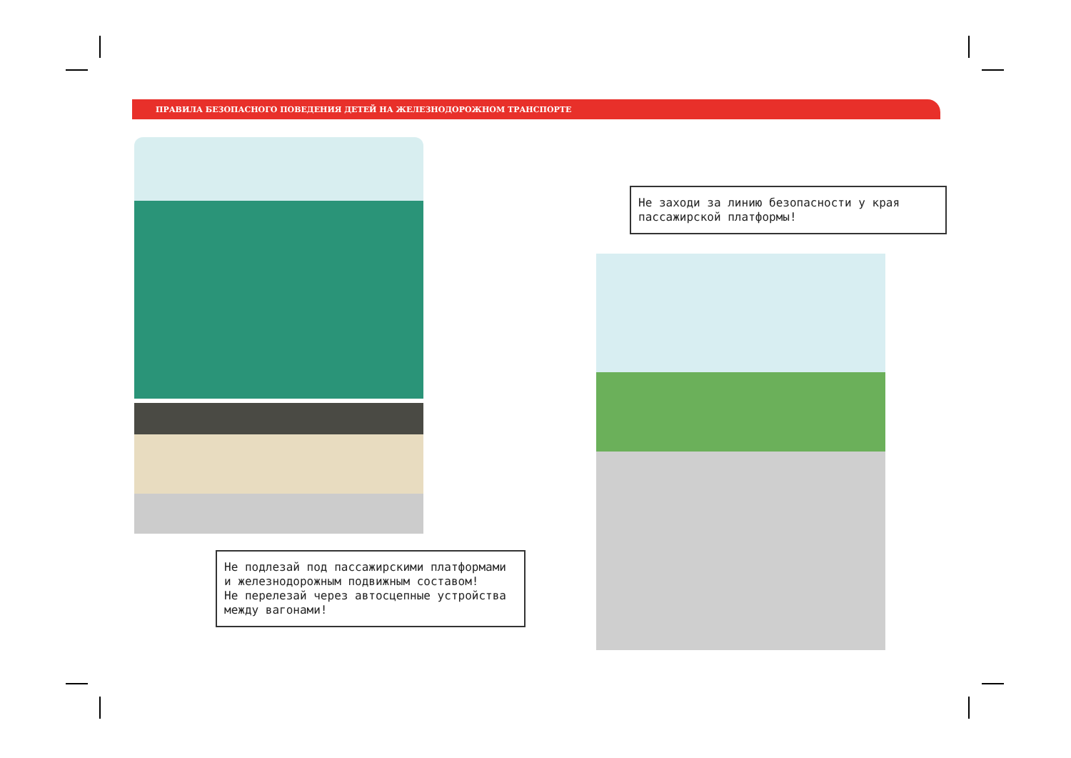ПРАВИЛА БЕЗОПАСНОГО ПОВЕДЕНИЯ ДЕТЕЙ НА ЖЕЛЕЗНОДОРОЖНОМ ТРАНСПОРТЕ
Не подлезай под пассажирскими платформами и железнодорожным подвижным составом!
Не перелезай через автосцепные устройства между вагонами!
Не заходи за линию безопасности у края пассажирской платформы!